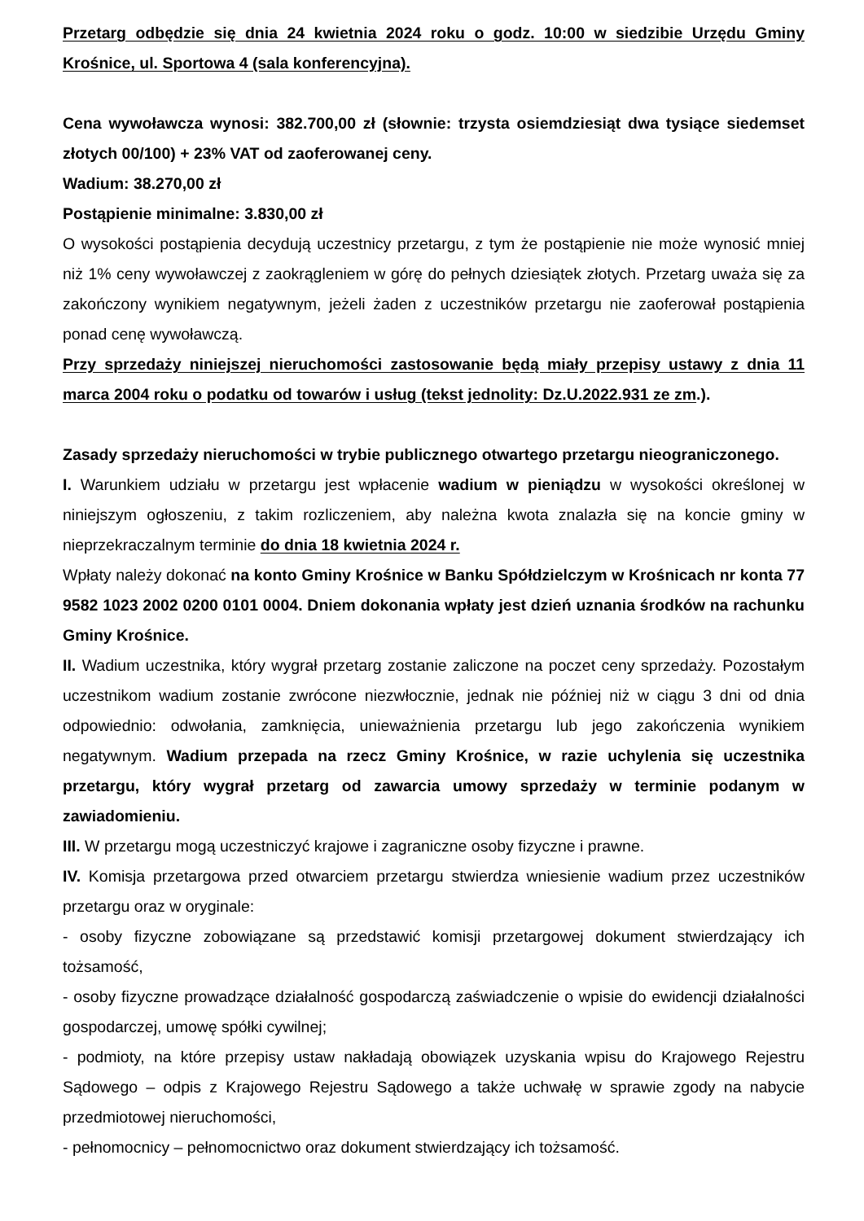Przetarg odbędzie się dnia 24 kwietnia 2024 roku o godz. 10:00 w siedzibie Urzędu Gminy Krośnice, ul. Sportowa 4 (sala konferencyjna).
Cena wywoławcza wynosi: 382.700,00 zł (słownie: trzysta osiemdziesiąt dwa tysiące siedemset złotych 00/100) + 23% VAT od zaoferowanej ceny.
Wadium: 38.270,00 zł
Postąpienie minimalne: 3.830,00 zł
O wysokości postąpienia decydują uczestnicy przetargu, z tym że postąpienie nie może wynosić mniej niż 1% ceny wywoławczej z zaokrągleniem w górę do pełnych dziesiątek złotych. Przetarg uważa się za zakończony wynikiem negatywnym, jeżeli żaden z uczestników przetargu nie zaoferował postąpienia ponad cenę wywoławczą.
Przy sprzedaży niniejszej nieruchomości zastosowanie będą miały przepisy ustawy z dnia 11 marca 2004 roku o podatku od towarów i usług (tekst jednolity: Dz.U.2022.931 ze zm.).
Zasady sprzedaży nieruchomości w trybie publicznego otwartego przetargu nieograniczonego.
I. Warunkiem udziału w przetargu jest wpłacenie wadium w pieniądzu w wysokości określonej w niniejszym ogłoszeniu, z takim rozliczeniem, aby należna kwota znalazła się na koncie gminy w nieprzekraczalnym terminie do dnia 18 kwietnia 2024 r.
Wpłaty należy dokonać na konto Gminy Krośnice w Banku Spółdzielczym w Krośnicach nr konta 77 9582 1023 2002 0200 0101 0004. Dniem dokonania wpłaty jest dzień uznania środków na rachunku Gminy Krośnice.
II. Wadium uczestnika, który wygrał przetarg zostanie zaliczone na poczet ceny sprzedaży. Pozostałym uczestnikom wadium zostanie zwrócone niezwłocznie, jednak nie później niż w ciągu 3 dni od dnia odpowiednio: odwołania, zamknięcia, unieważnienia przetargu lub jego zakończenia wynikiem negatywnym. Wadium przepada na rzecz Gminy Krośnice, w razie uchylenia się uczestnika przetargu, który wygrał przetarg od zawarcia umowy sprzedaży w terminie podanym w zawiadomieniu.
III. W przetargu mogą uczestniczyć krajowe i zagraniczne osoby fizyczne i prawne.
IV. Komisja przetargowa przed otwarciem przetargu stwierdza wniesienie wadium przez uczestników przetargu oraz w oryginale:
- osoby fizyczne zobowiązane są przedstawić komisji przetargowej dokument stwierdzający ich tożsamość,
- osoby fizyczne prowadzące działalność gospodarczą zaświadczenie o wpisie do ewidencji działalności gospodarczej, umowę spółki cywilnej;
- podmioty, na które przepisy ustaw nakładają obowiązek uzyskania wpisu do Krajowego Rejestru Sądowego – odpis z Krajowego Rejestru Sądowego a także uchwałę w sprawie zgody na nabycie przedmiotowej nieruchomości,
- pełnomocnicy – pełnomocnictwo oraz dokument stwierdzający ich tożsamość.